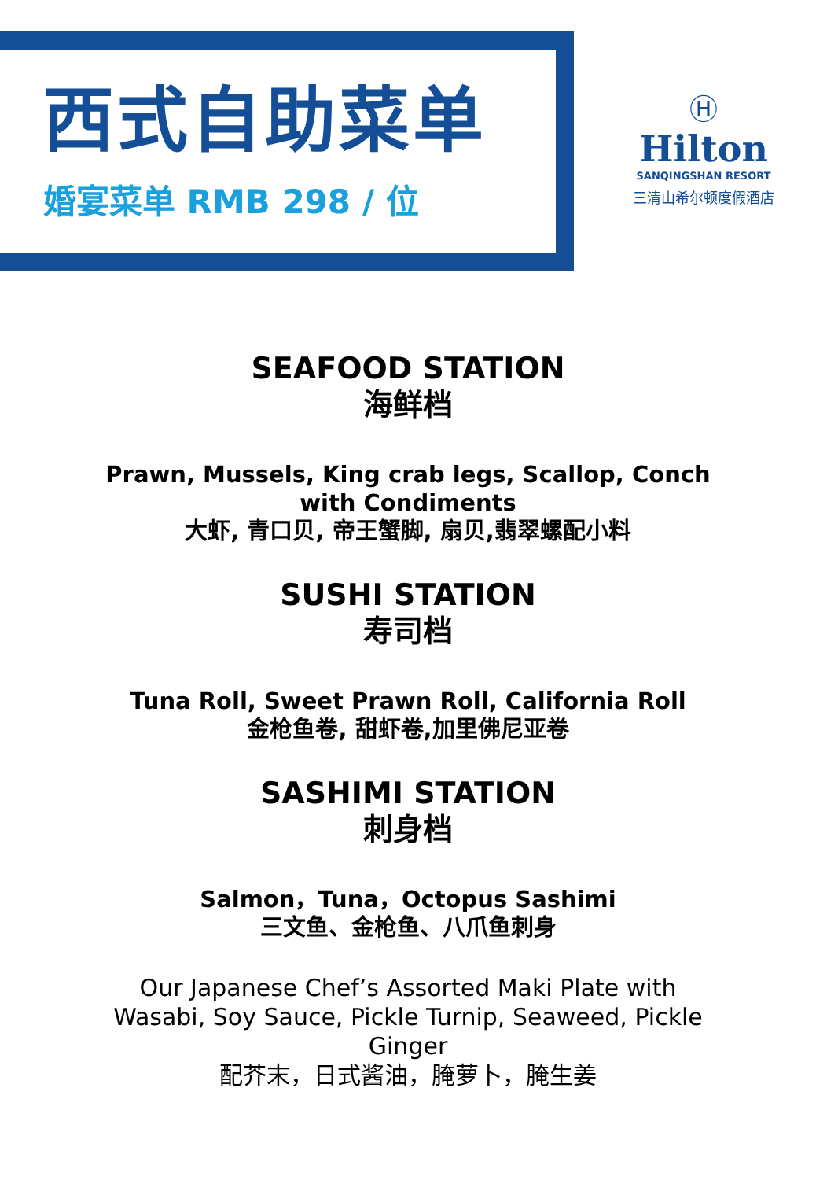西式自助菜单
婚宴菜单 RMB 298 / 位
Ⓗ
Hilton
SANQINGSHAN RESORT
三清山希尔顿度假酒店
SEAFOOD STATION
海鲜档
Prawn, Mussels, King crab legs, Scallop, Conch with Condiments
大虾, 青口贝, 帝王蟹脚, 扇贝,翡翠螺配小料
SUSHI STATION
寿司档
Tuna Roll, Sweet Prawn Roll, California Roll
金枪鱼卷, 甜虾卷,加里佛尼亚卷
SASHIMI STATION
刺身档
Salmon，Tuna，Octopus Sashimi
三文鱼、金枪鱼、八爪鱼刺身
Our Japanese Chef’s Assorted Maki Plate with Wasabi, Soy Sauce, Pickle Turnip, Seaweed, Pickle Ginger
配芥末，日式酱油，腌萝卜，腌生姜